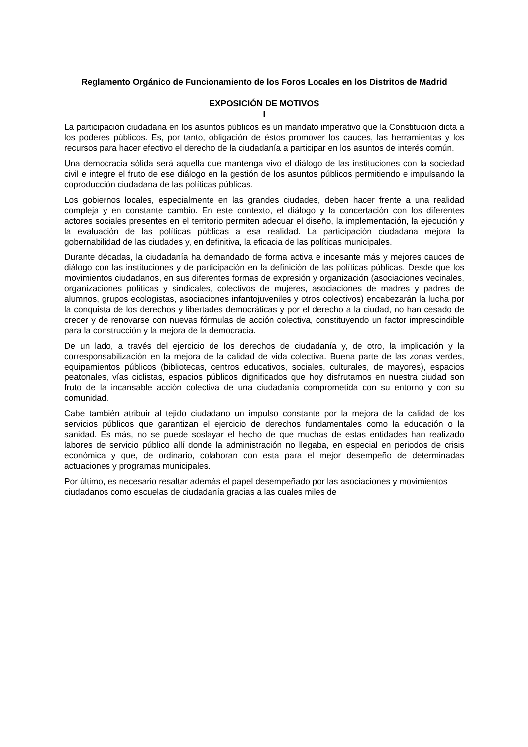Reglamento Orgánico de Funcionamiento de los Foros Locales en los Distritos de Madrid
EXPOSICIÓN DE MOTIVOS
I
La participación ciudadana en los asuntos públicos es un mandato imperativo que la Constitución dicta a los poderes públicos. Es, por tanto, obligación de éstos promover los cauces, las herramientas y los recursos para hacer efectivo el derecho de la ciudadanía a participar en los asuntos de interés común.
Una democracia sólida será aquella que mantenga vivo el diálogo de las instituciones con la sociedad civil e integre el fruto de ese diálogo en la gestión de los asuntos públicos permitiendo e impulsando la coproducción ciudadana de las políticas públicas.
Los gobiernos locales, especialmente en las grandes ciudades, deben hacer frente a una realidad compleja y en constante cambio. En este contexto, el diálogo y la concertación con los diferentes actores sociales presentes en el territorio permiten adecuar el diseño, la implementación, la ejecución y la evaluación de las políticas públicas a esa realidad. La participación ciudadana mejora la gobernabilidad de las ciudades y, en definitiva, la eficacia de las políticas municipales.
Durante décadas, la ciudadanía ha demandado de forma activa e incesante más y mejores cauces de diálogo con las instituciones y de participación en la definición de las políticas públicas. Desde que los movimientos ciudadanos, en sus diferentes formas de expresión y organización (asociaciones vecinales, organizaciones políticas y sindicales, colectivos de mujeres, asociaciones de madres y padres de alumnos, grupos ecologistas, asociaciones infantojuveniles y otros colectivos) encabezarán la lucha por la conquista de los derechos y libertades democráticas y por el derecho a la ciudad, no han cesado de crecer y de renovarse con nuevas fórmulas de acción colectiva, constituyendo un factor imprescindible para la construcción y la mejora de la democracia.
De un lado, a través del ejercicio de los derechos de ciudadanía y, de otro, la implicación y la corresponsabilización en la mejora de la calidad de vida colectiva. Buena parte de las zonas verdes, equipamientos públicos (bibliotecas, centros educativos, sociales, culturales, de mayores), espacios peatonales, vías ciclistas, espacios públicos dignificados que hoy disfrutamos en nuestra ciudad son fruto de la incansable acción colectiva de una ciudadanía comprometida con su entorno y con su comunidad.
Cabe también atribuir al tejido ciudadano un impulso constante por la mejora de la calidad de los servicios públicos que garantizan el ejercicio de derechos fundamentales como la educación o la sanidad. Es más, no se puede soslayar el hecho de que muchas de estas entidades han realizado labores de servicio público allí donde la administración no llegaba, en especial en periodos de crisis económica y que, de ordinario, colaboran con esta para el mejor desempeño de determinadas actuaciones y programas municipales.
Por último, es necesario resaltar además el papel desempeñado por las asociaciones y movimientos ciudadanos como escuelas de ciudadanía gracias a las cuales miles de